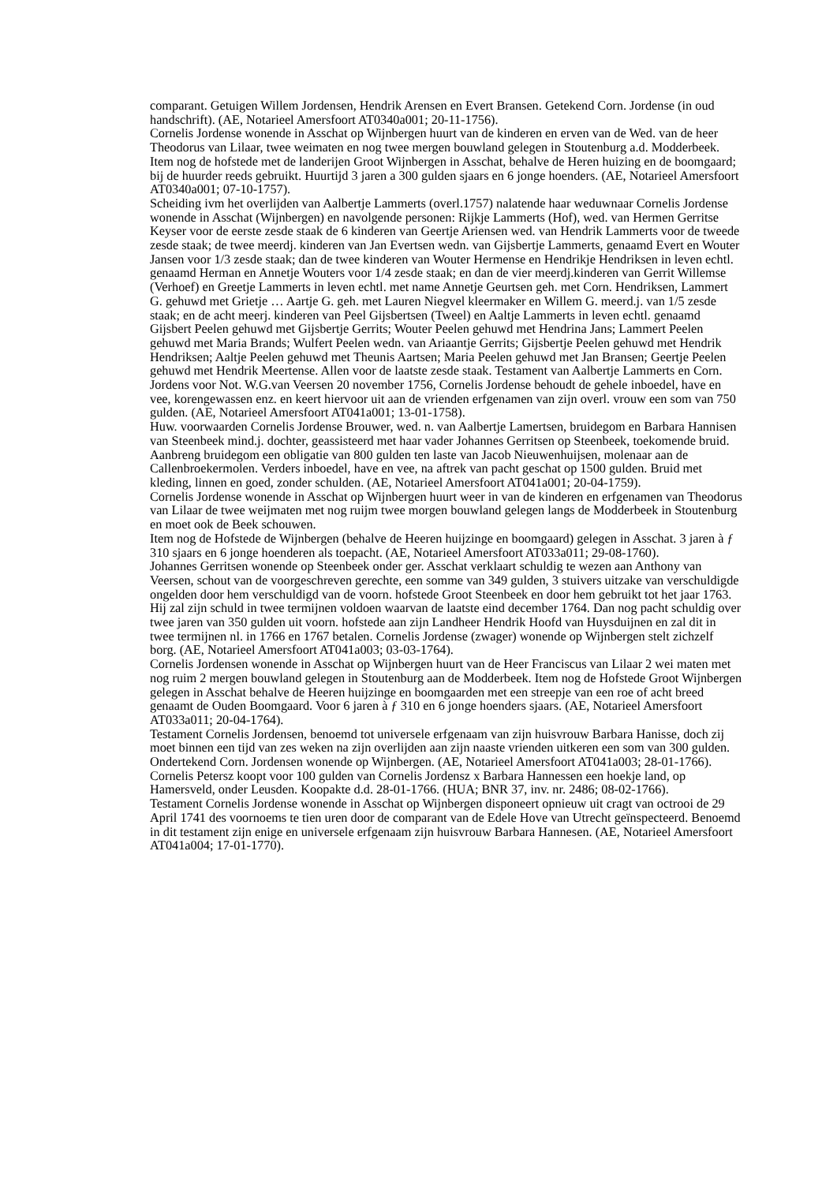comparant. Getuigen Willem Jordensen, Hendrik Arensen en Evert Bransen. Getekend Corn. Jordense (in oud handschrift). (AE, Notarieel Amersfoort AT0340a001; 20-11-1756).
Cornelis Jordense wonende in Asschat op Wijnbergen huurt van de kinderen en erven van de Wed. van de heer Theodorus van Lilaar, twee weimaten en nog twee mergen bouwland gelegen in Stoutenburg a.d. Modderbeek. Item nog de hofstede met de landerijen Groot Wijnbergen in Asschat, behalve de Heren huizing en de boomgaard; bij de huurder reeds gebruikt. Huurtijd 3 jaren a 300 gulden sjaars en 6 jonge hoenders. (AE, Notarieel Amersfoort AT0340a001; 07-10-1757).
Scheiding ivm het overlijden van Aalbertje Lammerts (overl.1757) nalatende haar weduwnaar Cornelis Jordense wonende in Asschat (Wijnbergen) en navolgende personen: Rijkje Lammerts (Hof), wed. van Hermen Gerritse Keyser voor de eerste zesde staak de 6 kinderen van Geertje Ariensen wed. van Hendrik Lammerts voor de tweede zesde staak; de twee meerdj. kinderen van Jan Evertsen wedn. van Gijsbertje Lammerts, genaamd Evert en Wouter Jansen voor 1/3 zesde staak; dan de twee kinderen van Wouter Hermense en Hendrikje Hendriksen in leven echtl. genaamd Herman en Annetje Wouters voor 1/4 zesde staak; en dan de vier meerdj.kinderen van Gerrit Willemse (Verhoef) en Greetje Lammerts in leven echtl. met name Annetje Geurtsen geh. met Corn. Hendriksen, Lammert G. gehuwd met Grietje … Aartje G. geh. met Lauren Niegvel kleermaker en Willem G. meerd.j. van 1/5 zesde staak; en de acht meerj. kinderen van Peel Gijsbertsen (Tweel) en Aaltje Lammerts in leven echtl. genaamd Gijsbert Peelen gehuwd met Gijsbertje Gerrits; Wouter Peelen gehuwd met Hendrina Jans; Lammert Peelen gehuwd met Maria Brands; Wulfert Peelen wedn. van Ariaantje Gerrits; Gijsbertje Peelen gehuwd met Hendrik Hendriksen; Aaltje Peelen gehuwd met Theunis Aartsen; Maria Peelen gehuwd met Jan Bransen; Geertje Peelen gehuwd met Hendrik Meertense. Allen voor de laatste zesde staak. Testament van Aalbertje Lammerts en Corn. Jordens voor Not. W.G.van Veersen 20 november 1756, Cornelis Jordense behoudt de gehele inboedel, have en vee, korengewassen enz. en keert hiervoor uit aan de vrienden erfgenamen van zijn overl. vrouw een som van 750 gulden. (AE, Notarieel Amersfoort AT041a001; 13-01-1758).
Huw. voorwaarden Cornelis Jordense Brouwer, wed. n. van Aalbertje Lamertsen, bruidegom en Barbara Hannisen van Steenbeek mind.j. dochter, geassisteerd met haar vader Johannes Gerritsen op Steenbeek, toekomende bruid. Aanbreng bruidegom een obligatie van 800 gulden ten laste van Jacob Nieuwenhuijsen, molenaar aan de Callenbroekermolen. Verders inboedel, have en vee, na aftrek van pacht geschat op 1500 gulden. Bruid met kleding, linnen en goed, zonder schulden. (AE, Notarieel Amersfoort AT041a001; 20-04-1759).
Cornelis Jordense wonende in Asschat op Wijnbergen huurt weer in van de kinderen en erfgenamen van Theodorus van Lilaar de twee weijmaten met nog ruijm twee morgen bouwland gelegen langs de Modderbeek in Stoutenburg en moet ook de Beek schouwen.
Item nog de Hofstede de Wijnbergen (behalve de Heeren huijzinge en boomgaard) gelegen in Asschat. 3 jaren à ƒ 310 sjaars en 6 jonge hoenderen als toepacht. (AE, Notarieel Amersfoort AT033a011; 29-08-1760).
Johannes Gerritsen wonende op Steenbeek onder ger. Asschat verklaart schuldig te wezen aan Anthony van Veersen, schout van de voorgeschreven gerechte, een somme van 349 gulden, 3 stuivers uitzake van verschuldigde ongelden door hem verschuldigd van de voorn. hofstede Groot Steenbeek en door hem gebruikt tot het jaar 1763. Hij zal zijn schuld in twee termijnen voldoen waarvan de laatste eind december 1764. Dan nog pacht schuldig over twee jaren van 350 gulden uit voorn. hofstede aan zijn Landheer Hendrik Hoofd van Huysduijnen en zal dit in twee termijnen nl. in 1766 en 1767 betalen. Cornelis Jordense (zwager) wonende op Wijnbergen stelt zichzelf borg. (AE, Notarieel Amersfoort AT041a003; 03-03-1764).
Cornelis Jordensen wonende in Asschat op Wijnbergen huurt van de Heer Franciscus van Lilaar 2 wei maten met nog ruim 2 mergen bouwland gelegen in Stoutenburg aan de Modderbeek. Item nog de Hofstede Groot Wijnbergen gelegen in Asschat behalve de Heeren huijzinge en boomgaarden met een streepje van een roe of acht breed genaamt de Ouden Boomgaard. Voor 6 jaren à ƒ 310 en 6 jonge hoenders sjaars. (AE, Notarieel Amersfoort AT033a011; 20-04-1764).
Testament Cornelis Jordensen, benoemd tot universele erfgenaam van zijn huisvrouw Barbara Hanisse, doch zij moet binnen een tijd van zes weken na zijn overlijden aan zijn naaste vrienden uitkeren een som van 300 gulden. Ondertekend Corn. Jordensen wonende op Wijnbergen. (AE, Notarieel Amersfoort AT041a003; 28-01-1766).
Cornelis Petersz koopt voor 100 gulden van Cornelis Jordensz x Barbara Hannessen een hoekje land, op Hamersveld, onder Leusden. Koopakte d.d. 28-01-1766. (HUA; BNR 37, inv. nr. 2486; 08-02-1766).
Testament Cornelis Jordense wonende in Asschat op Wijnbergen disponeert opnieuw uit cragt van octrooi de 29 April 1741 des voornoems te tien uren door de comparant van de Edele Hove van Utrecht geïnspecteerd. Benoemd in dit testament zijn enige en universele erfgenaam zijn huisvrouw Barbara Hannesen. (AE, Notarieel Amersfoort AT041a004; 17-01-1770).